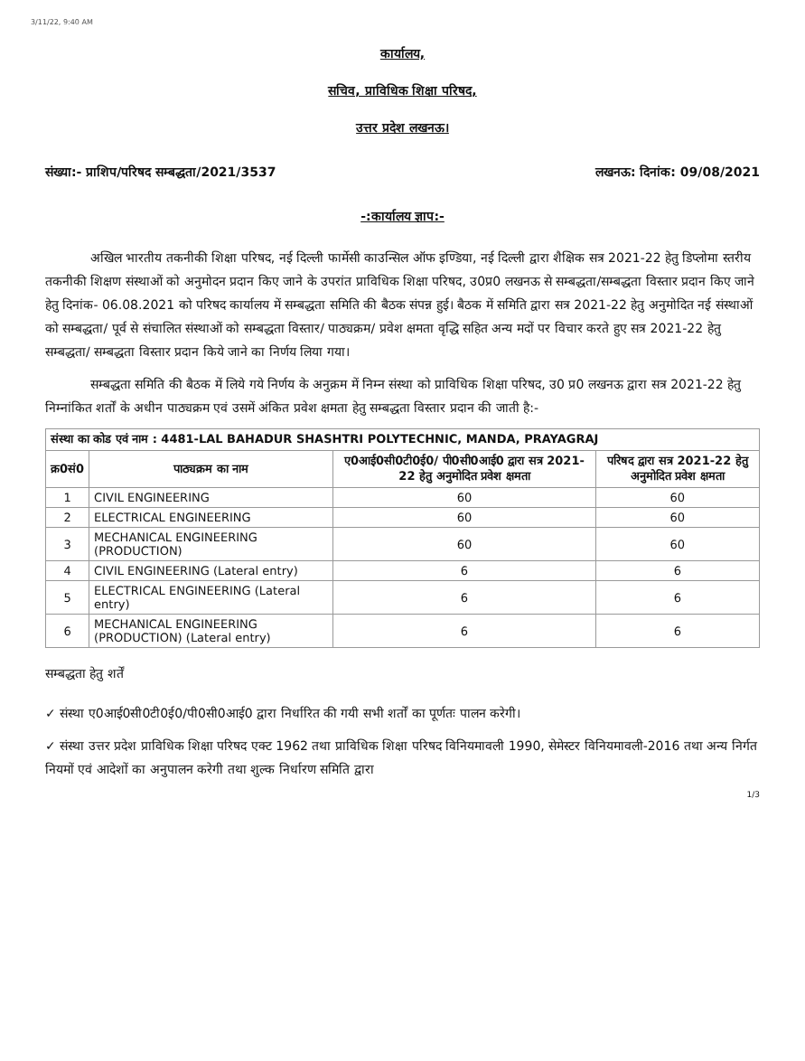3/11/22, 9:40 AM
कार्यालय,
सचिव, प्राविधिक शिक्षा परिषद,
उत्तर प्रदेश लखनऊ।
संख्या:- प्राशिप/परिषद सम्बद्धता/2021/3537 लखनऊ: दिनांक: 09/08/2021
-:कार्यालय ज्ञाप:-
अखिल भारतीय तकनीकी शिक्षा परिषद, नई दिल्ली फार्मेसी काउन्सिल ऑफ इण्डिया, नई दिल्ली द्वारा शैक्षिक सत्र 2021-22 हेतु डिप्लोमा स्तरीय तकनीकी शिक्षण संस्थाओं को अनुमोदन प्रदान किए जाने के उपरांत प्राविधिक शिक्षा परिषद, उ0प्र0 लखनऊ से सम्बद्धता/सम्बद्धता विस्तार प्रदान किए जाने हेतु दिनांक- 06.08.2021 को परिषद कार्यालय में सम्बद्धता समिति की बैठक संपन्न हुई। बैठक में समिति द्वारा सत्र 2021-22 हेतु अनुमोदित नई संस्थाओं को सम्बद्धता/ पूर्व से संचालित संस्थाओं को सम्बद्धता विस्तार/ पाठ्यक्रम/ प्रवेश क्षमता वृद्धि सहित अन्य मदों पर विचार करते हुए सत्र 2021-22 हेतु सम्बद्धता/ सम्बद्धता विस्तार प्रदान किये जाने का निर्णय लिया गया।
सम्बद्धता समिति की बैठक में लिये गये निर्णय के अनुक्रम में निम्न संस्था को प्राविधिक शिक्षा परिषद, उ0 प्र0 लखनऊ द्वारा सत्र 2021-22 हेतु निम्नांकित शर्तों के अधीन पाठ्यक्रम एवं उसमें अंकित प्रवेश क्षमता हेतु सम्बद्धता विस्तार प्रदान की जाती है:-
| संस्था का कोड एवं नाम : 4481-LAL BAHADUR SHASHTRI POLYTECHNIC, MANDA, PRAYAGRAJ | | | |
| --- | --- | --- | --- |
| क्र0सं0 | पाठ्यक्रम का नाम | ए0आई0सी0टी0ई0/ पी0सी0आई0 द्वारा सत्र 2021-22 हेतु अनुमोदित प्रवेश क्षमता | परिषद द्वारा सत्र 2021-22 हेतु अनुमोदित प्रवेश क्षमता |
| 1 | CIVIL ENGINEERING | 60 | 60 |
| 2 | ELECTRICAL ENGINEERING | 60 | 60 |
| 3 | MECHANICAL ENGINEERING (PRODUCTION) | 60 | 60 |
| 4 | CIVIL ENGINEERING (Lateral entry) | 6 | 6 |
| 5 | ELECTRICAL ENGINEERING (Lateral entry) | 6 | 6 |
| 6 | MECHANICAL ENGINEERING (PRODUCTION) (Lateral entry) | 6 | 6 |
सम्बद्धता हेतु शर्तें
✓ संस्था ए0आई0सी0टी0ई0/पी0सी0आई0 द्वारा निर्धारित की गयी सभी शर्तों का पूर्णतः पालन करेगी।
✓ संस्था उत्तर प्रदेश प्राविधिक शिक्षा परिषद एक्ट 1962 तथा प्राविधिक शिक्षा परिषद विनियमावली 1990, सेमेस्टर विनियमावली-2016 तथा अन्य निर्गत नियमों एवं आदेशों का अनुपालन करेगी तथा शुल्क निर्धारण समिति द्वारा
1/3